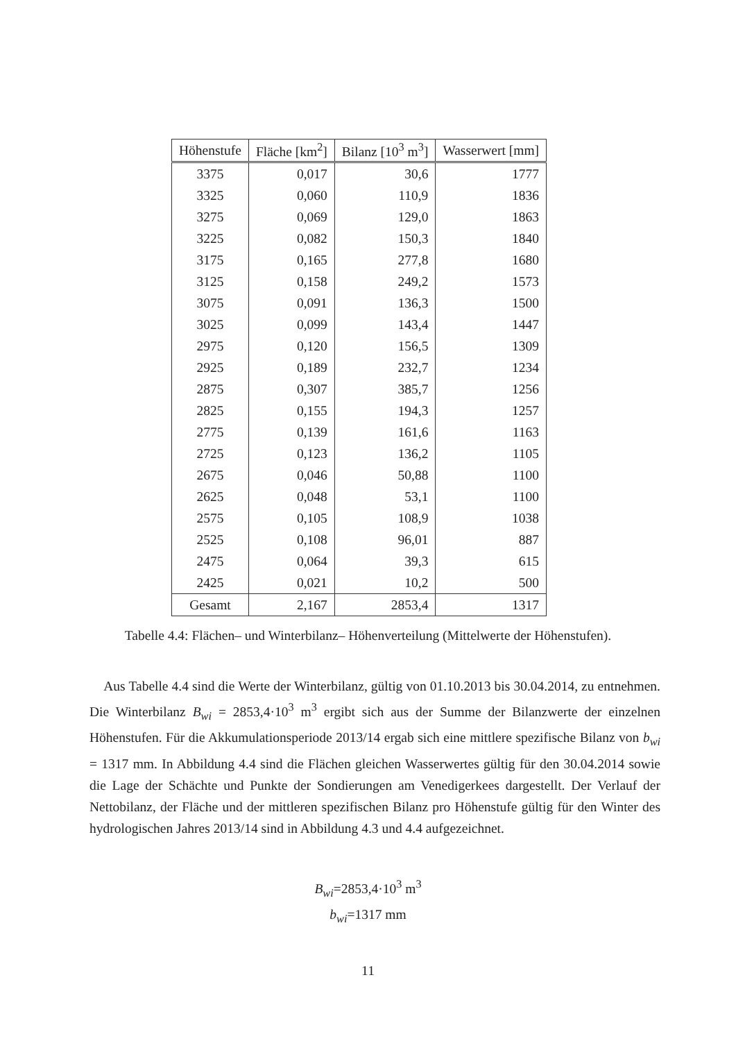| Höhenstufe | Fläche [km<sup>2</sup>] | Bilanz [10<sup>3</sup> m<sup>3</sup>] | Wasserwert [mm] |
| --- | --- | --- | --- |
| 3375 | 0,017 | 30,6 | 1777 |
| 3325 | 0,060 | 110,9 | 1836 |
| 3275 | 0,069 | 129,0 | 1863 |
| 3225 | 0,082 | 150,3 | 1840 |
| 3175 | 0,165 | 277,8 | 1680 |
| 3125 | 0,158 | 249,2 | 1573 |
| 3075 | 0,091 | 136,3 | 1500 |
| 3025 | 0,099 | 143,4 | 1447 |
| 2975 | 0,120 | 156,5 | 1309 |
| 2925 | 0,189 | 232,7 | 1234 |
| 2875 | 0,307 | 385,7 | 1256 |
| 2825 | 0,155 | 194,3 | 1257 |
| 2775 | 0,139 | 161,6 | 1163 |
| 2725 | 0,123 | 136,2 | 1105 |
| 2675 | 0,046 | 50,88 | 1100 |
| 2625 | 0,048 | 53,1 | 1100 |
| 2575 | 0,105 | 108,9 | 1038 |
| 2525 | 0,108 | 96,01 | 887 |
| 2475 | 0,064 | 39,3 | 615 |
| 2425 | 0,021 | 10,2 | 500 |
| Gesamt | 2,167 | 2853,4 | 1317 |
Tabelle 4.4: Flächen– und Winterbilanz– Höhenverteilung (Mittelwerte der Höhenstufen).
Aus Tabelle 4.4 sind die Werte der Winterbilanz, gültig von 01.10.2013 bis 30.04.2014, zu entnehmen. Die Winterbilanz B<sub>wi</sub> = 2853,4·10<sup>3</sup> m<sup>3</sup> ergibt sich aus der Summe der Bilanzwerte der einzelnen Höhenstufen. Für die Akkumulationsperiode 2013/14 ergab sich eine mittlere spezifische Bilanz von b<sub>wi</sub> = 1317 mm. In Abbildung 4.4 sind die Flächen gleichen Wasserwertes gültig für den 30.04.2014 sowie die Lage der Schächte und Punkte der Sondierungen am Venedigerkees dargestellt. Der Verlauf der Nettobilanz, der Fläche und der mittleren spezifischen Bilanz pro Höhenstufe gültig für den Winter des hydrologischen Jahres 2013/14 sind in Abbildung 4.3 und 4.4 aufgezeichnet.
B<sub>wi</sub>=2853,4·10<sup>3</sup> m<sup>3</sup>
b<sub>wi</sub>=1317 mm
11